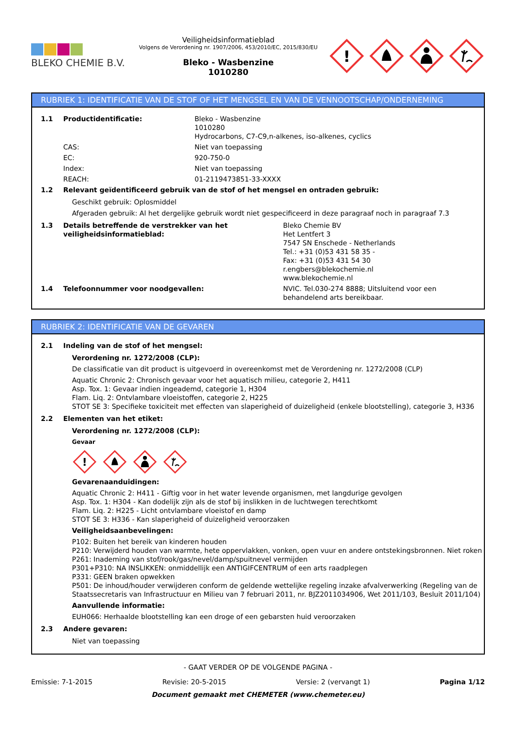BLEKO CHEMIE B.V.
Veiligheidsinformatieblad
Volgens de Verordening nr. 1907/2006, 453/2010/EC, 2015/830/EU
Bleko - Wasbenzine
1010280
!
RUBRIEK 1: IDENTIFICATIE VAN DE STOF OF HET MENGSEL EN VAN DE VENNOOTSCHAP/ONDERNEMING
1.1 Productidentificatie: Bleko - Wasbenzine
1010280
Hydrocarbons, C7-C9,n-alkenes, iso-alkenes, cyclics
CAS: Niet van toepassing
EC: 920-750-0
Index: Niet van toepassing
REACH: 01-2119473851-33-XXXX
1.2 Relevant geïdentificeerd gebruik van de stof of het mengsel en ontraden gebruik:
Geschikt gebruik: Oplosmiddel
Afgeraden gebruik: Al het dergelijke gebruik wordt niet gespecificeerd in deze paragraaf noch in paragraaf 7.3
1.3 Details betreffende de verstrekker van het veiligheidsinformatieblad:
Bleko Chemie BV
Het Lentfert 3
7547 SN Enschede - Netherlands
Tel.: +31 (0)53 431 58 35 -
Fax: +31 (0)53 431 54 30
r.engbers@blekochemie.nl
www.blekochemie.nl
1.4 Telefoonnummer voor noodgevallen: NVIC. Tel.030-274 8888; Uitsluitend voor een behandelend arts bereikbaar.
RUBRIEK 2: IDENTIFICATIE VAN DE GEVAREN
2.1 Indeling van de stof of het mengsel:
Verordening nr. 1272/2008 (CLP):
De classificatie van dit product is uitgevoerd in overeenkomst met de Verordening nr. 1272/2008 (CLP)
Aquatic Chronic 2: Chronisch gevaar voor het aquatisch milieu, categorie 2, H411
Asp. Tox. 1: Gevaar indien ingeademd, categorie 1, H304
Flam. Liq. 2: Ontvlambare vloeistoffen, categorie 2, H225
STOT SE 3: Specifieke toxiciteit met effecten van slaperigheid of duizeligheid (enkele blootstelling), categorie 3, H336
2.2 Elementen van het etiket:
Verordening nr. 1272/2008 (CLP):
Gevaar
!
Gevarenaanduidingen:
Aquatic Chronic 2: H411 - Giftig voor in het water levende organismen, met langdurige gevolgen
Asp. Tox. 1: H304 - Kan dodelijk zijn als de stof bij inslikken in de luchtwegen terechtkomt
Flam. Liq. 2: H225 - Licht ontvlambare vloeistof en damp
STOT SE 3: H336 - Kan slaperigheid of duizeligheid veroorzaken
Veiligheidsaanbevelingen:
P102: Buiten het bereik van kinderen houden
P210: Verwijderd houden van warmte, hete oppervlakken, vonken, open vuur en andere ontstekingsbronnen. Niet roken
P261: Inademing van stof/rook/gas/nevel/damp/spuitnevel vermijden
P301+P310: NA INSLIKKEN: onmiddellijk een ANTIGIFCENTRUM of een arts raadplegen
P331: GEEN braken opwekken
P501: De inhoud/houder verwijderen conform de geldende wettelijke regeling inzake afvalverwerking (Regeling van de Staatssecretaris van Infrastructuur en Milieu van 7 februari 2011, nr. BJZ2011034906, Wet 2011/103, Besluit 2011/104)
Aanvullende informatie:
EUH066: Herhaalde blootstelling kan een droge of een gebarsten huid veroorzaken
2.3 Andere gevaren:
Niet van toepassing
- GAAT VERDER OP DE VOLGENDE PAGINA -
Emissie: 7-1-2015 Revisie: 20-5-2015 Versie: 2 (vervangt 1) Pagina 1/12
Document gemaakt met CHEMETER (www.chemeter.eu)